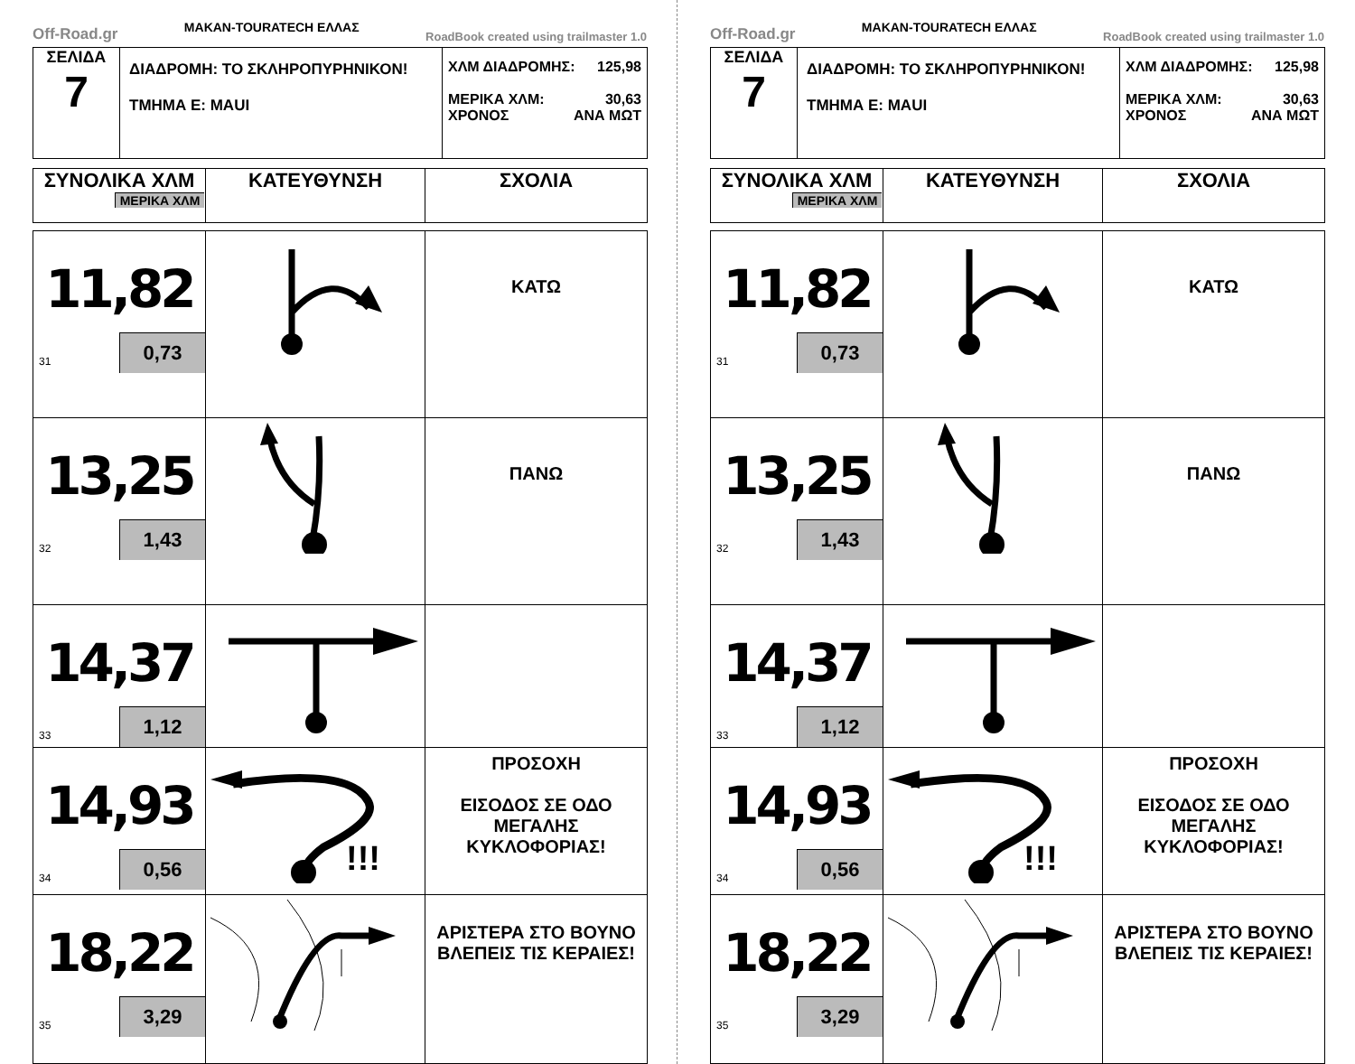Off-Road.gr MAKAN-TOURATECH ΕΛΛΑΣ RoadBook created using trailmaster 1.0
| ΣΕΛΙΔΑ 7 | ΔΙΑΔΡΟΜΗ: ΤΟ ΣΚΛΗΡΟΠΥΡΗΝΙΚΟΝ! ΤΜΗΜΑ Ε: ΜΑUI | ΧΛΜ ΔΙΑΔΡΟΜΗΣ: 125,98 ΜΕΡΙΚΑ ΧΛΜ: 30,63 ΧΡΟΝΟΣ ΑΝΑ ΜΩΤ |
| ΣΥΝΟΛΙΚΑ ΧΛΜ ΜΕΡΙΚΑ ΧΛΜ | ΚΑΤΕΥΘΥΝΣΗ | ΣΧΟΛΙΑ |
| --- | --- | --- |
| 11,82 31 0,73 | | ΚΑΤΩ |
| 13,25 32 1,43 | | ΠΑΝΩ |
| 14,37 33 1,12 | | |
| 14,93 34 0,56 | !!! | ΠΡΟΣΟΧΗ ΕΙΣΟΔΟΣ ΣΕ ΟΔΟ ΜΕΓΑΛΗΣ ΚΥΚΛΟΦΟΡΙΑΣ! |
| 18,22 35 3,29 | | ΑΡΙΣΤΕΡΑ ΣΤΟ ΒΟΥΝΟ ΒΛΕΠΕΙΣ ΤΙΣ ΚΕΡΑΙΕΣ! |
Off-Road.gr MAKAN-TOURATECH ΕΛΛΑΣ RoadBook created using trailmaster 1.0
| ΣΕΛΙΔΑ 7 | ΔΙΑΔΡΟΜΗ: ΤΟ ΣΚΛΗΡΟΠΥΡΗΝΙΚΟΝ! ΤΜΗΜΑ Ε: ΜΑUI | ΧΛΜ ΔΙΑΔΡΟΜΗΣ: 125,98 ΜΕΡΙΚΑ ΧΛΜ: 30,63 ΧΡΟΝΟΣ ΑΝΑ ΜΩΤ |
| ΣΥΝΟΛΙΚΑ ΧΛΜ ΜΕΡΙΚΑ ΧΛΜ | ΚΑΤΕΥΘΥΝΣΗ | ΣΧΟΛΙΑ |
| --- | --- | --- |
| 11,82 31 0,73 | | ΚΑΤΩ |
| 13,25 32 1,43 | | ΠΑΝΩ |
| 14,37 33 1,12 | | |
| 14,93 34 0,56 | !!! | ΠΡΟΣΟΧΗ ΕΙΣΟΔΟΣ ΣΕ ΟΔΟ ΜΕΓΑΛΗΣ ΚΥΚΛΟΦΟΡΙΑΣ! |
| 18,22 35 3,29 | | ΑΡΙΣΤΕΡΑ ΣΤΟ ΒΟΥΝΟ ΒΛΕΠΕΙΣ ΤΙΣ ΚΕΡΑΙΕΣ! |